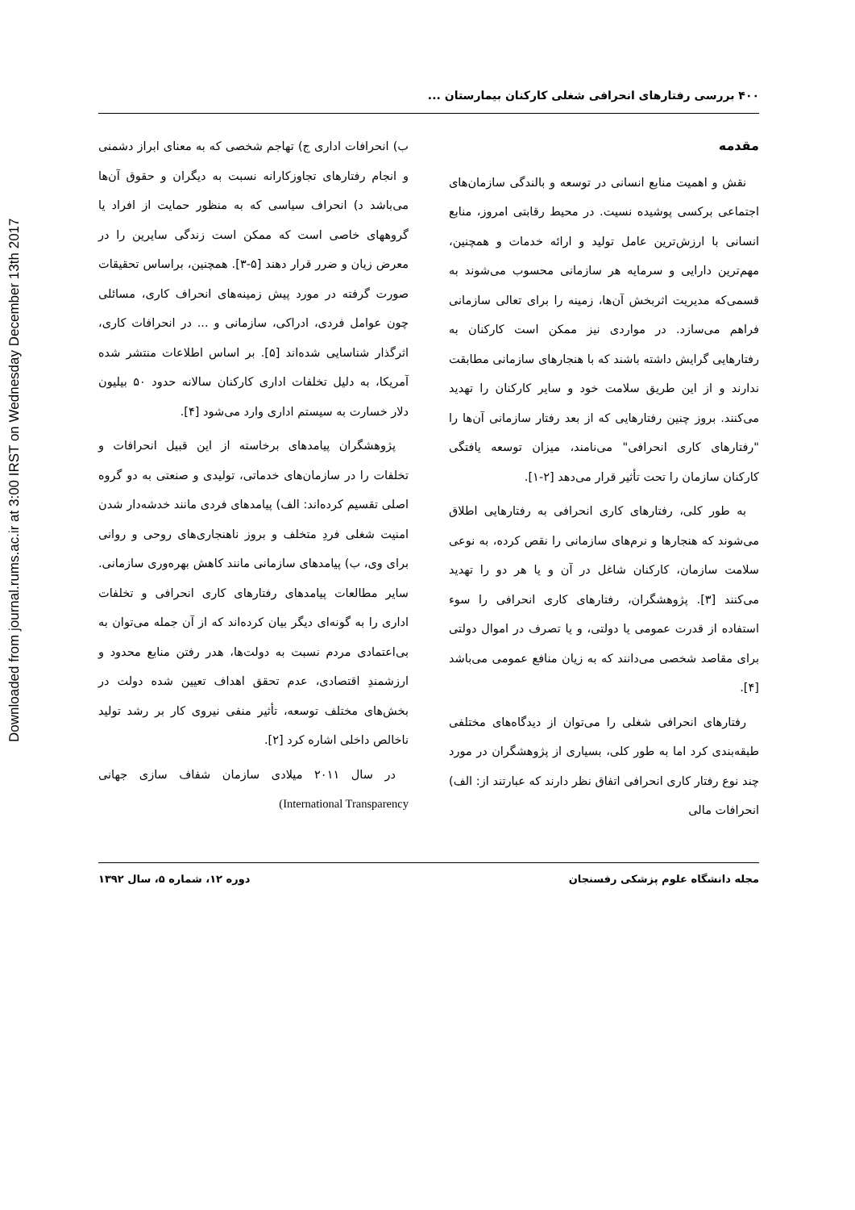Downloaded from journal.rums.ac.ir at 3:00 IRST on Wednesday December 13th 2017
۴۰۰ بررسی رفتارهای انحرافی شغلی کارکنان بیمارستان ...
مقدمه
نقش و اهمیت منابع انسانی در توسعه و بالندگی سازمان‌های اجتماعی برکسی پوشیده نسیت. در محیط رقابتی امروز، منابع انسانی با ارزش‌ترین عامل تولید و ارائه خدمات و همچنین، مهم‌ترین دارایی و سرمایه هر سازمانی محسوب می‌شوند به قسمی‌که مدیریت اثربخش آن‌ها، زمینه را برای تعالی سازمانی فراهم می‌سازد. در مواردی نیز ممکن است کارکنان به رفتارهایی گرایش داشته باشند که با هنجارهای سازمانی مطابقت ندارند و از این طریق سلامت خود و سایر کارکنان را تهدید می‌کنند. بروز چنین رفتارهایی که از بعد رفتار سازمانی آن‌ها را "رفتارهای کاری انحرافی" می‌نامند، میزان توسعه یافتگی کارکنان سازمان را تحت تأثیر قرار می‌دهد [۲-۱].
به طور کلی، رفتارهای کاری انحرافی به رفتارهایی اطلاق می‌شوند که هنجارها و نرم‌های سازمانی را نقص کرده، به نوعی سلامت سازمان، کارکنان شاغل در آن و یا هر دو را تهدید می‌کنند [۳]. پژوهشگران، رفتارهای کاری انحرافی را سوء استفاده از قدرت عمومی یا دولتی، و یا تصرف در اموال دولتی برای مقاصد شخصی می‌دانند که به زیان منافع عمومی می‌باشد [۴].
رفتارهای انحرافی شغلی را می‌توان از دیدگاه‌های مختلفی طبقه‌بندی کرد اما به طور کلی، بسیاری از پژوهشگران در مورد چند نوع رفتار کاری انحرافی اتفاق نظر دارند که عبارتند از: الف) انحرافات مالی
ب) انحرافات اداری ج) تهاجم شخصی که به معنای ابراز دشمنی و انجام رفتارهای تجاوزکارانه نسبت به دیگران و حقوق آن‌ها می‌باشد د) انحراف سیاسی که به منظور حمایت از افراد یا گروههای خاصی است که ممکن است زندگی سایرین را در معرض زیان و ضرر قرار دهند [۵-۳]. همچنین، براساس تحقیقات صورت گرفته در مورد پیش زمینه‌های انحراف کاری، مسائلی چون عوامل فردی، ادراکی، سازمانی و ... در انحرافات کاری، اثرگذار شناسایی شده‌اند [۵]. بر اساس اطلاعات منتشر شده آمریکا، به دلیل تخلفات اداری کارکنان سالانه حدود ۵۰ بیلیون دلار خسارت به سیستم اداری وارد می‌شود [۴].
پژوهشگران پیامدهای برخاسته از این قبیل انحرافات و تخلفات را در سازمان‌های خدماتی، تولیدی و صنعتی به دو گروه اصلی تقسیم کرده‌اند: الف) پیامدهای فردی مانند خدشه‌دار شدن امنیت شغلی فردِ متخلف و بروز ناهنجاری‌های روحی و روانی برای وی، ب) پیامدهای سازمانی مانند کاهش بهره‌وری سازمانی. سایر مطالعات پیامدهای رفتارهای کاری انحرافی و تخلفات اداری را به گونه‌ای دیگر بیان کرده‌اند که از آن جمله می‌توان به بی‌اعتمادی مردم نسبت به دولت‌ها، هدر رفتن منابع محدود و ارزشمندِ اقتصادی، عدم تحقق اهداف تعیین شده دولت در بخش‌های مختلف توسعه، تأثیر منفی نیروی کار بر رشد تولید ناخالص داخلی اشاره کرد [۲].
در سال ۲۰۱۱ میلادی سازمان شفاف سازی جهانی (International Transparency
مجله دانشگاه علوم پزشکی رفسنجان دوره ۱۲، شماره ۵، سال ۱۳۹۲